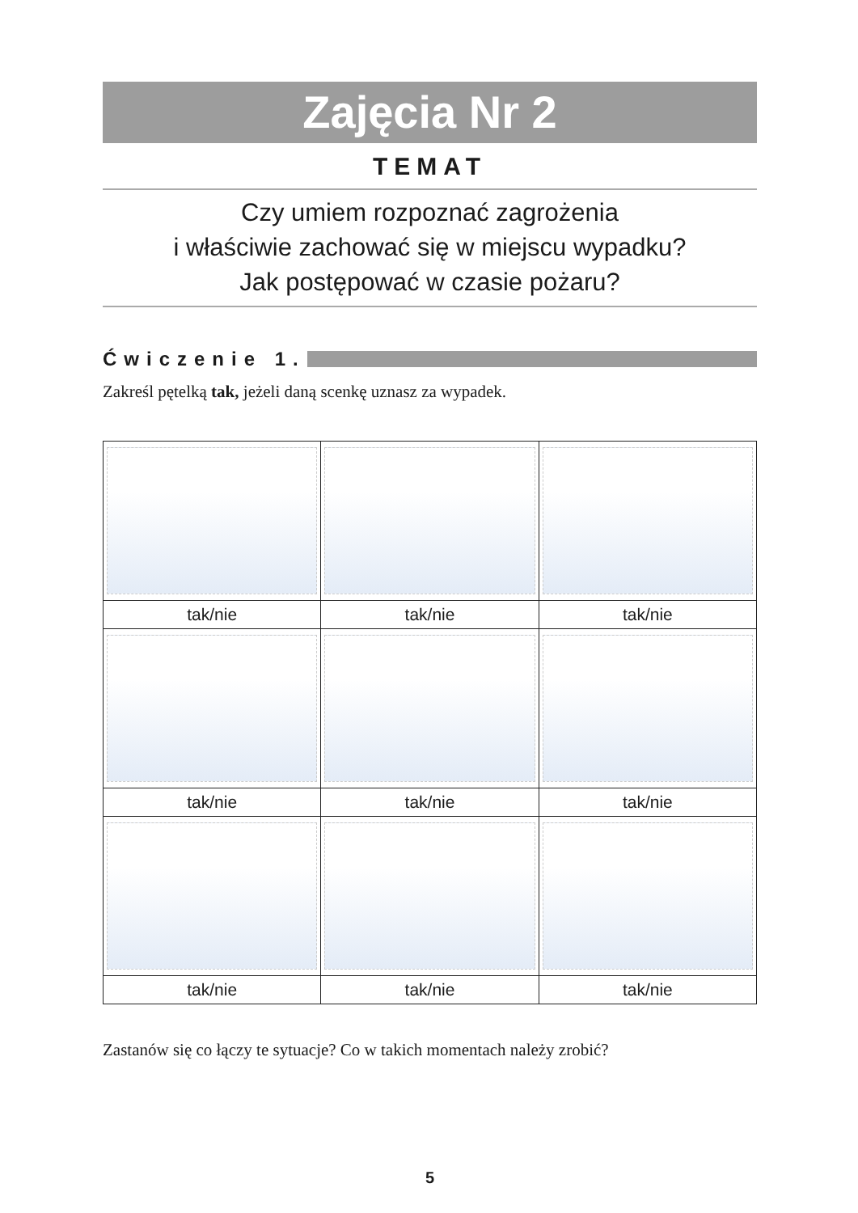Zajęcia Nr 2
TEMAT
Czy umiem rozpoznać zagrożenia
i właściwie zachować się w miejscu wypadku?
Jak postępować w czasie pożaru?
Ćwiczenie 1.
Zakreśl pętelką tak, jeżeli daną scenkę uznasz za wypadek.
| tak/nie | tak/nie | tak/nie |
| tak/nie | tak/nie | tak/nie |
| tak/nie | tak/nie | tak/nie |
Zastanów się co łączy te sytuacje? Co w takich momentach należy zrobić?
5